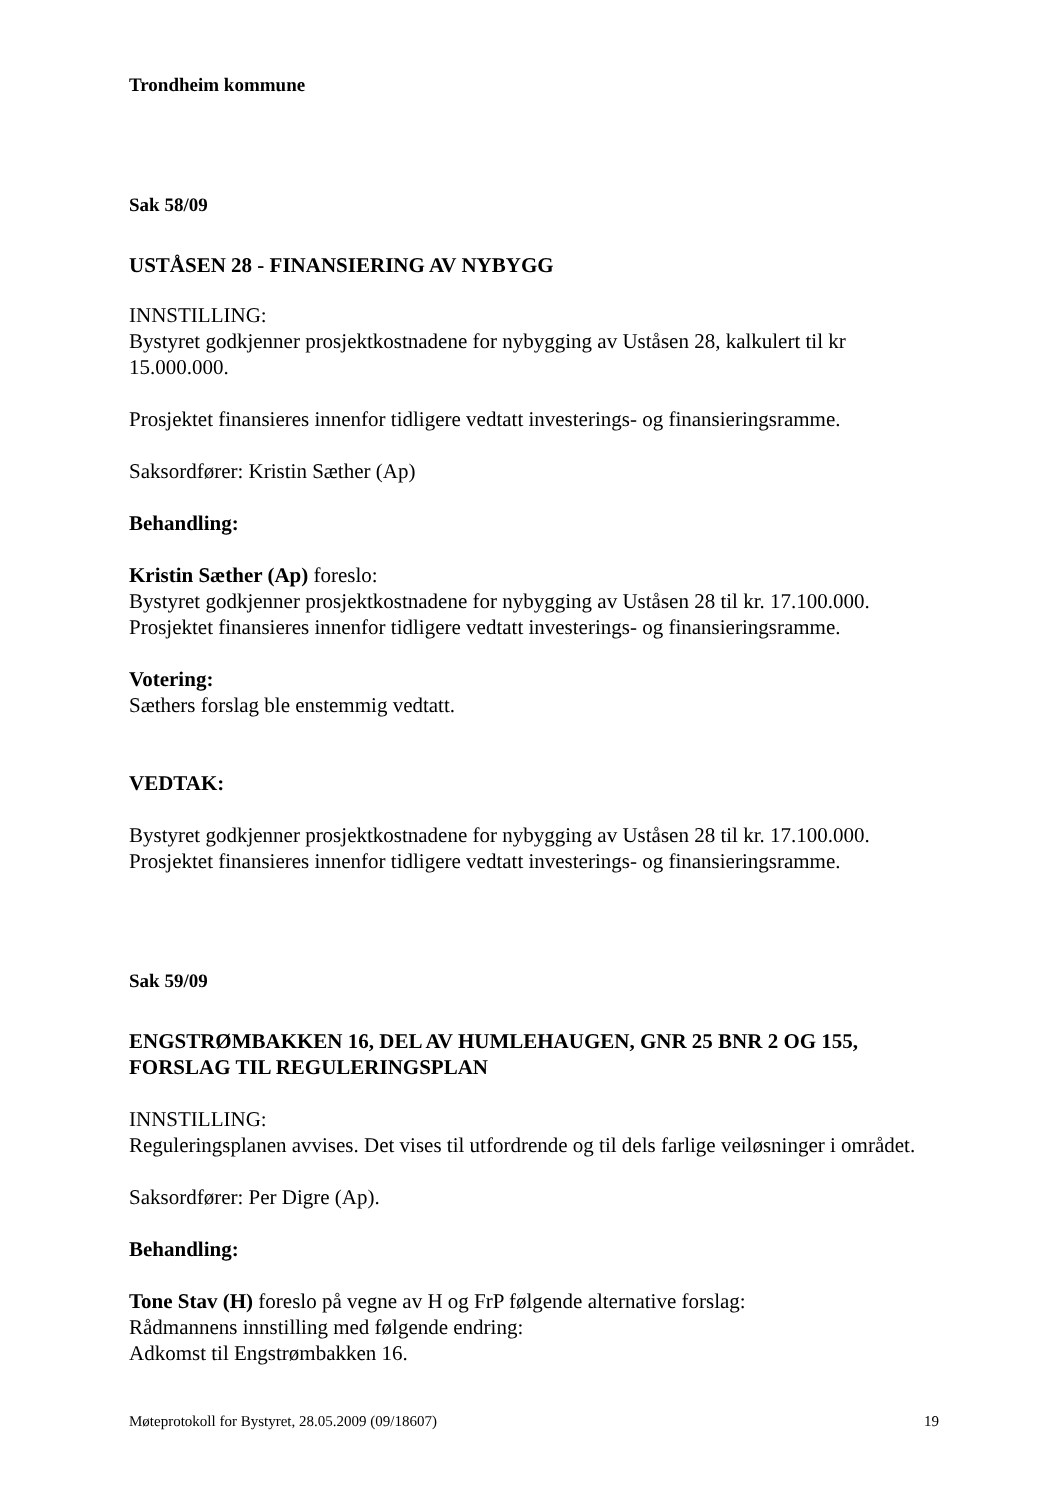Trondheim kommune
Sak 58/09
USTÅSEN 28 - FINANSIERING AV NYBYGG
INNSTILLING:
Bystyret godkjenner prosjektkostnadene for nybygging av Uståsen 28, kalkulert til kr 15.000.000.
Prosjektet finansieres innenfor tidligere vedtatt investerings- og finansieringsramme.
Saksordfører: Kristin Sæther (Ap)
Behandling:
Kristin Sæther (Ap) foreslo:
Bystyret godkjenner prosjektkostnadene for nybygging av Uståsen 28 til kr. 17.100.000.
Prosjektet finansieres innenfor tidligere vedtatt investerings- og finansieringsramme.
Votering:
Sæthers forslag ble enstemmig vedtatt.
VEDTAK:
Bystyret godkjenner prosjektkostnadene for nybygging av Uståsen 28 til kr. 17.100.000.
Prosjektet finansieres innenfor tidligere vedtatt investerings- og finansieringsramme.
Sak 59/09
ENGSTRØMBAKKEN 16, DEL AV HUMLEHAUGEN, GNR 25 BNR 2 OG 155, FORSLAG TIL REGULERINGSPLAN
INNSTILLING:
Reguleringsplanen avvises. Det vises til utfordrende og til dels farlige veiløsninger i området.
Saksordfører: Per Digre (Ap).
Behandling:
Tone Stav (H) foreslo på vegne av H og FrP følgende alternative forslag:
Rådmannens innstilling med følgende endring:
Adkomst til Engstrømbakken 16.
Møteprotokoll for Bystyret, 28.05.2009 (09/18607) 19